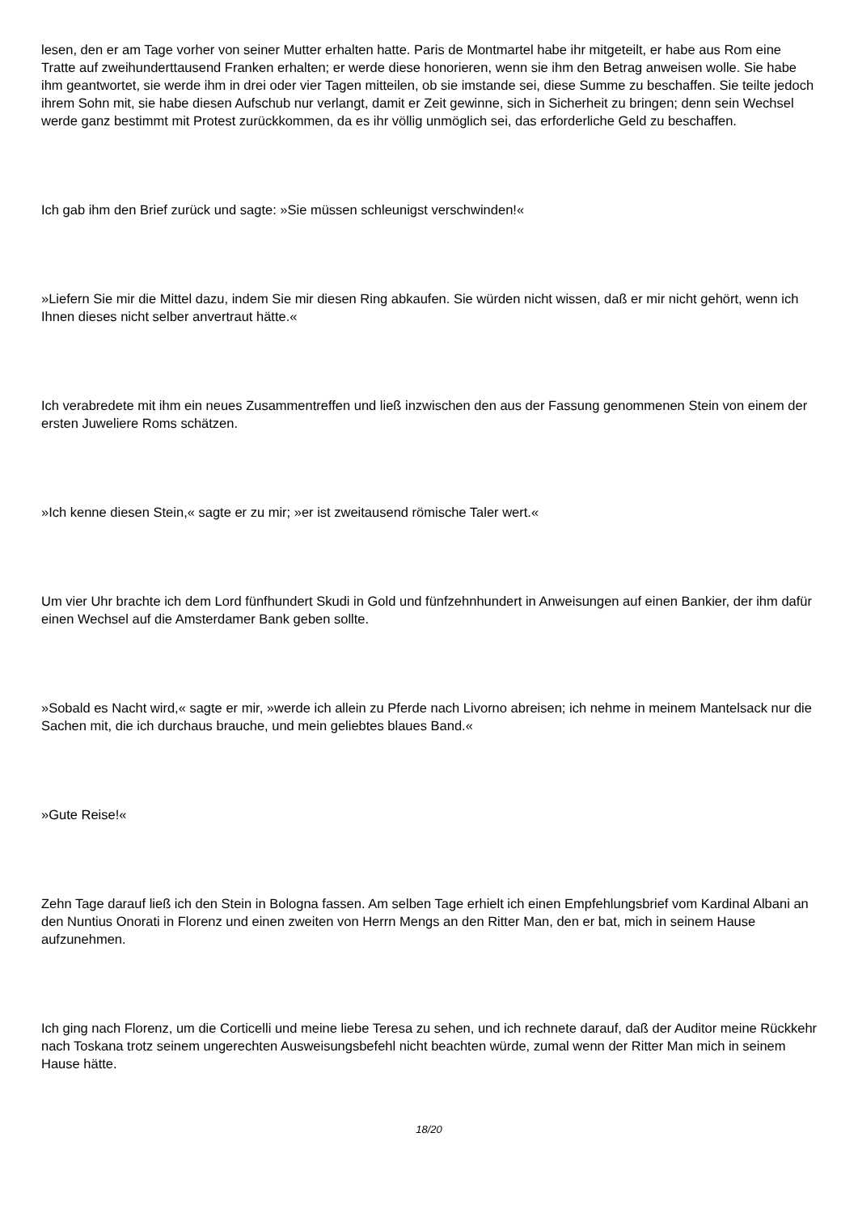lesen, den er am Tage vorher von seiner Mutter erhalten hatte. Paris de Montmartel habe ihr mitgeteilt, er habe aus Rom eine Tratte auf zweihunderttausend Franken erhalten; er werde diese honorieren, wenn sie ihm den Betrag anweisen wolle. Sie habe ihm geantwortet, sie werde ihm in drei oder vier Tagen mitteilen, ob sie imstande sei, diese Summe zu beschaffen. Sie teilte jedoch ihrem Sohn mit, sie habe diesen Aufschub nur verlangt, damit er Zeit gewinne, sich in Sicherheit zu bringen; denn sein Wechsel werde ganz bestimmt mit Protest zurückkommen, da es ihr völlig unmöglich sei, das erforderliche Geld zu beschaffen.
Ich gab ihm den Brief zurück und sagte: »Sie müssen schleunigst verschwinden!«
»Liefern Sie mir die Mittel dazu, indem Sie mir diesen Ring abkaufen. Sie würden nicht wissen, daß er mir nicht gehört, wenn ich Ihnen dieses nicht selber anvertraut hätte.«
Ich verabredete mit ihm ein neues Zusammentreffen und ließ inzwischen den aus der Fassung genommenen Stein von einem der ersten Juweliere Roms schätzen.
»Ich kenne diesen Stein,« sagte er zu mir; »er ist zweitausend römische Taler wert.«
Um vier Uhr brachte ich dem Lord fünfhundert Skudi in Gold und fünfzehnhundert in Anweisungen auf einen Bankier, der ihm dafür einen Wechsel auf die Amsterdamer Bank geben sollte.
»Sobald es Nacht wird,« sagte er mir, »werde ich allein zu Pferde nach Livorno abreisen; ich nehme in meinem Mantelsack nur die Sachen mit, die ich durchaus brauche, und mein geliebtes blaues Band.«
»Gute Reise!«
Zehn Tage darauf ließ ich den Stein in Bologna fassen. Am selben Tage erhielt ich einen Empfehlungsbrief vom Kardinal Albani an den Nuntius Onorati in Florenz und einen zweiten von Herrn Mengs an den Ritter Man, den er bat, mich in seinem Hause aufzunehmen.
Ich ging nach Florenz, um die Corticelli und meine liebe Teresa zu sehen, und ich rechnete darauf, daß der Auditor meine Rückkehr nach Toskana trotz seinem ungerechten Ausweisungsbefehl nicht beachten würde, zumal wenn der Ritter Man mich in seinem Hause hätte.
18/20